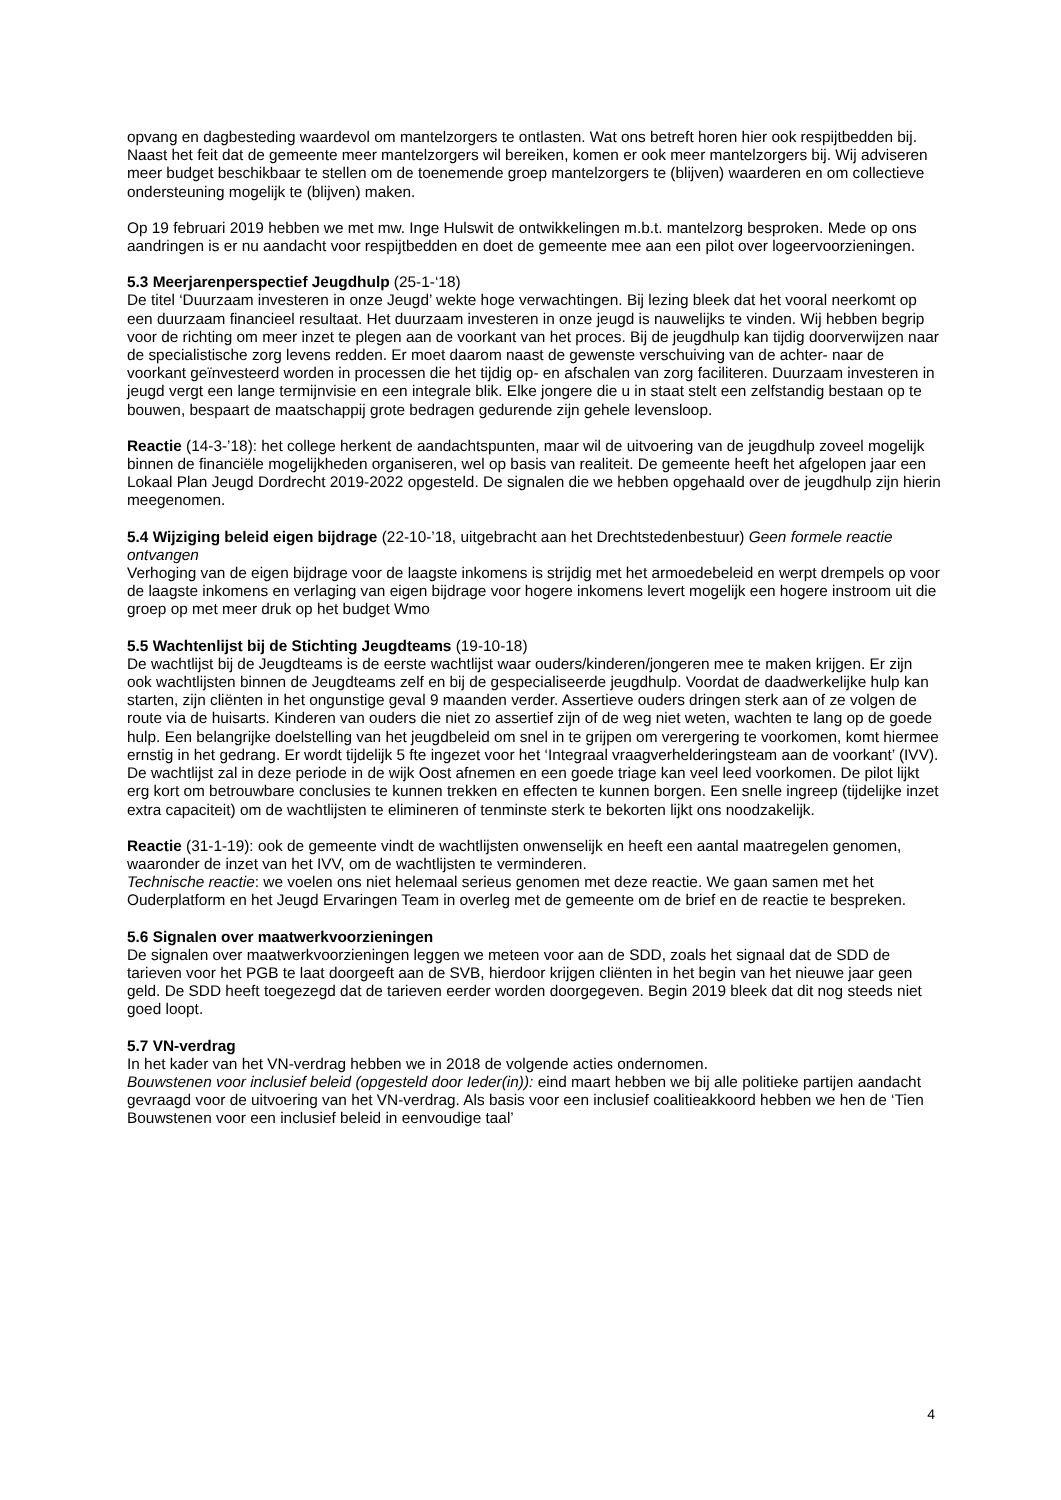opvang en dagbesteding waardevol om mantelzorgers te ontlasten. Wat ons betreft horen hier ook respijtbedden bij. Naast het feit dat de gemeente meer mantelzorgers wil bereiken, komen er ook meer mantelzorgers bij. Wij adviseren meer budget beschikbaar te stellen om de toenemende groep mantelzorgers te (blijven) waarderen en om collectieve ondersteuning mogelijk te (blijven) maken.
Op 19 februari 2019 hebben we met mw. Inge Hulswit de ontwikkelingen m.b.t. mantelzorg besproken. Mede op ons aandringen is er nu aandacht voor respijtbedden en doet de gemeente mee aan een pilot over logeervoorzieningen.
5.3 Meerjarenperspectief Jeugdhulp (25-1-‘18)
De titel ‘Duurzaam investeren in onze Jeugd’ wekte hoge verwachtingen. Bij lezing bleek dat het vooral neerkomt op een duurzaam financieel resultaat. Het duurzaam investeren in onze jeugd is nauwelijks te vinden. Wij hebben begrip voor de richting om meer inzet te plegen aan de voorkant van het proces. Bij de jeugdhulp kan tijdig doorverwijzen naar de specialistische zorg levens redden. Er moet daarom naast de gewenste verschuiving van de achter- naar de voorkant geïnvesteerd worden in processen die het tijdig op- en afschalen van zorg faciliteren. Duurzaam investeren in jeugd vergt een lange termijnvisie en een integrale blik. Elke jongere die u in staat stelt een zelfstandig bestaan op te bouwen, bespaart de maatschappij grote bedragen gedurende zijn gehele levensloop.
Reactie (14-3-’18): het college herkent de aandachtspunten, maar wil de uitvoering van de jeugdhulp zoveel mogelijk binnen de financiële mogelijkheden organiseren, wel op basis van realiteit. De gemeente heeft het afgelopen jaar een Lokaal Plan Jeugd Dordrecht 2019-2022 opgesteld. De signalen die we hebben opgehaald over de jeugdhulp zijn hierin meegenomen.
5.4 Wijziging beleid eigen bijdrage (22-10-’18, uitgebracht aan het Drechtstedenbestuur) Geen formele reactie ontvangen
Verhoging van de eigen bijdrage voor de laagste inkomens is strijdig met het armoedebeleid en werpt drempels op voor de laagste inkomens en verlaging van eigen bijdrage voor hogere inkomens levert mogelijk een hogere instroom uit die groep op met meer druk op het budget Wmo
5.5 Wachtenlijst bij de Stichting Jeugdteams (19-10-18)
De wachtlijst bij de Jeugdteams is de eerste wachtlijst waar ouders/kinderen/jongeren mee te maken krijgen. Er zijn ook wachtlijsten binnen de Jeugdteams zelf en bij de gespecialiseerde jeugdhulp. Voordat de daadwerkelijke hulp kan starten, zijn cliënten in het ongunstige geval 9 maanden verder. Assertieve ouders dringen sterk aan of ze volgen de route via de huisarts. Kinderen van ouders die niet zo assertief zijn of de weg niet weten, wachten te lang op de goede hulp. Een belangrijke doelstelling van het jeugdbeleid om snel in te grijpen om verergering te voorkomen, komt hiermee ernstig in het gedrang. Er wordt tijdelijk 5 fte ingezet voor het ‘Integraal vraagverhelderingsteam aan de voorkant’ (IVV). De wachtlijst zal in deze periode in de wijk Oost afnemen en een goede triage kan veel leed voorkomen. De pilot lijkt erg kort om betrouwbare conclusies te kunnen trekken en effecten te kunnen borgen. Een snelle ingreep (tijdelijke inzet extra capaciteit) om de wachtlijsten te elimineren of tenminste sterk te bekorten lijkt ons noodzakelijk.
Reactie (31-1-19): ook de gemeente vindt de wachtlijsten onwenselijk en heeft een aantal maatregelen genomen, waaronder de inzet van het IVV, om de wachtlijsten te verminderen.
Technische reactie: we voelen ons niet helemaal serieus genomen met deze reactie. We gaan samen met het Ouderplatform en het Jeugd Ervaringen Team in overleg met de gemeente om de brief en de reactie te bespreken.
5.6 Signalen over maatwerkvoorzieningen
De signalen over maatwerkvoorzieningen leggen we meteen voor aan de SDD, zoals het signaal dat de SDD de tarieven voor het PGB te laat doorgeeft aan de SVB, hierdoor krijgen cliënten in het begin van het nieuwe jaar geen geld. De SDD heeft toegezegd dat de tarieven eerder worden doorgegeven. Begin 2019 bleek dat dit nog steeds niet goed loopt.
5.7 VN-verdrag
In het kader van het VN-verdrag hebben we in 2018 de volgende acties ondernomen.
Bouwstenen voor inclusief beleid (opgesteld door Ieder(in)): eind maart hebben we bij alle politieke partijen aandacht gevraagd voor de uitvoering van het VN-verdrag. Als basis voor een inclusief coalitieakkoord hebben we hen de ‘Tien Bouwstenen voor een inclusief beleid in eenvoudige taal’
4